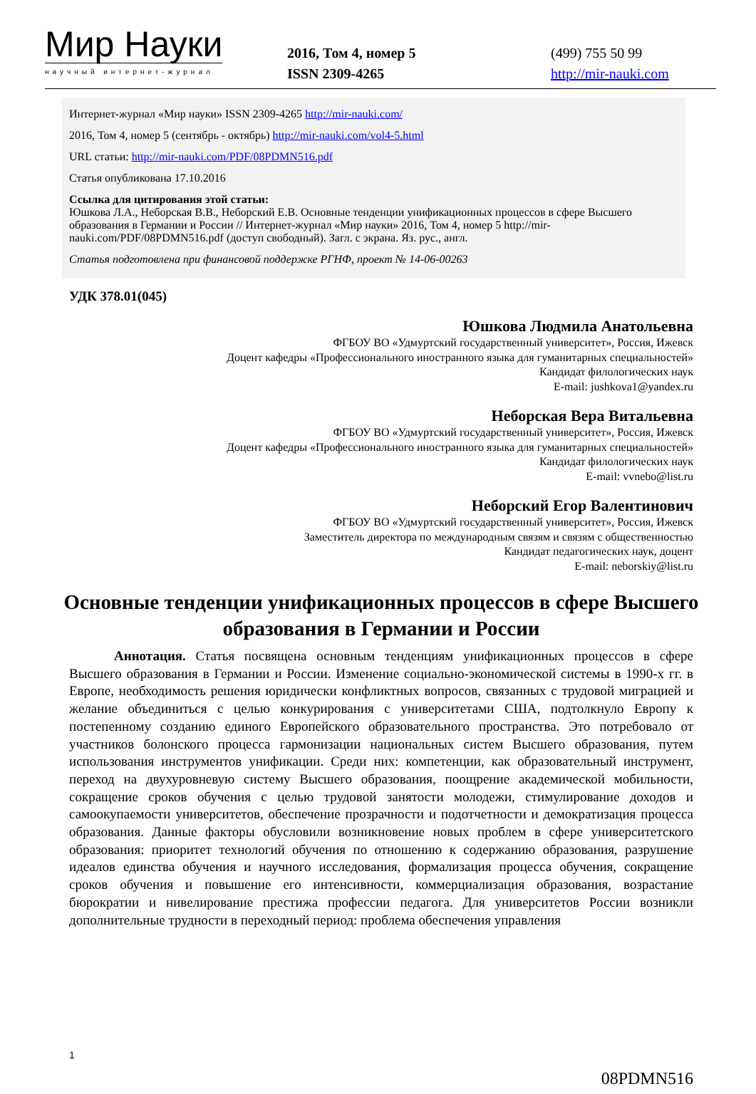Мир Науки
научный интернет-журнал
2016, Том 4, номер 5
ISSN 2309-4265
(499) 755 50 99
http://mir-nauki.com
Интернет-журнал «Мир науки» ISSN 2309-4265 http://mir-nauki.com/
2016, Том 4, номер 5 (сентябрь - октябрь) http://mir-nauki.com/vol4-5.html
URL статьи: http://mir-nauki.com/PDF/08PDMN516.pdf
Статья опубликована 17.10.2016
Ссылка для цитирования этой статьи:
Юшкова Л.А., Неборская В.В., Неборский Е.В. Основные тенденции унификационных процессов в сфере Высшего образования в Германии и России // Интернет-журнал «Мир науки» 2016, Том 4, номер 5 http://mir-nauki.com/PDF/08PDMN516.pdf (доступ свободный). Загл. с экрана. Яз. рус., англ.
Статья подготовлена при финансовой поддержке РГНФ, проект № 14-06-00263
УДК 378.01(045)
Юшкова Людмила Анатольевна
ФГБОУ ВО «Удмуртский государственный университет», Россия, Ижевск
Доцент кафедры «Профессионального иностранного языка для гуманитарных специальностей»
Кандидат филологических наук
E-mail: jushkova1@yandex.ru
Неборская Вера Витальевна
ФГБОУ ВО «Удмуртский государственный университет», Россия, Ижевск
Доцент кафедры «Профессионального иностранного языка для гуманитарных специальностей»
Кандидат филологических наук
E-mail: vvnebo@list.ru
Неборский Егор Валентинович
ФГБОУ ВО «Удмуртский государственный университет», Россия, Ижевск
Заместитель директора по международным связям и связям с общественностью
Кандидат педагогических наук, доцент
E-mail: neborskiy@list.ru
Основные тенденции унификационных процессов в сфере Высшего образования в Германии и России
Аннотация. Статья посвящена основным тенденциям унификационных процессов в сфере Высшего образования в Германии и России. Изменение социально-экономической системы в 1990-х гг. в Европе, необходимость решения юридически конфликтных вопросов, связанных с трудовой миграцией и желание объединиться с целью конкурирования с университетами США, подтолкнуло Европу к постепенному созданию единого Европейского образовательного пространства. Это потребовало от участников болонского процесса гармонизации национальных систем Высшего образования, путем использования инструментов унификации. Среди них: компетенции, как образовательный инструмент, переход на двухуровневую систему Высшего образования, поощрение академической мобильности, сокращение сроков обучения с целью трудовой занятости молодежи, стимулирование доходов и самоокупаемости университетов, обеспечение прозрачности и подотчетности и демократизация процесса образования. Данные факторы обусловили возникновение новых проблем в сфере университетского образования: приоритет технологий обучения по отношению к содержанию образования, разрушение идеалов единства обучения и научного исследования, формализация процесса обучения, сокращение сроков обучения и повышение его интенсивности, коммерциализация образования, возрастание бюрократии и нивелирование престижа профессии педагога. Для университетов России возникли дополнительные трудности в переходный период: проблема обеспечения управления
1
08PDMN516